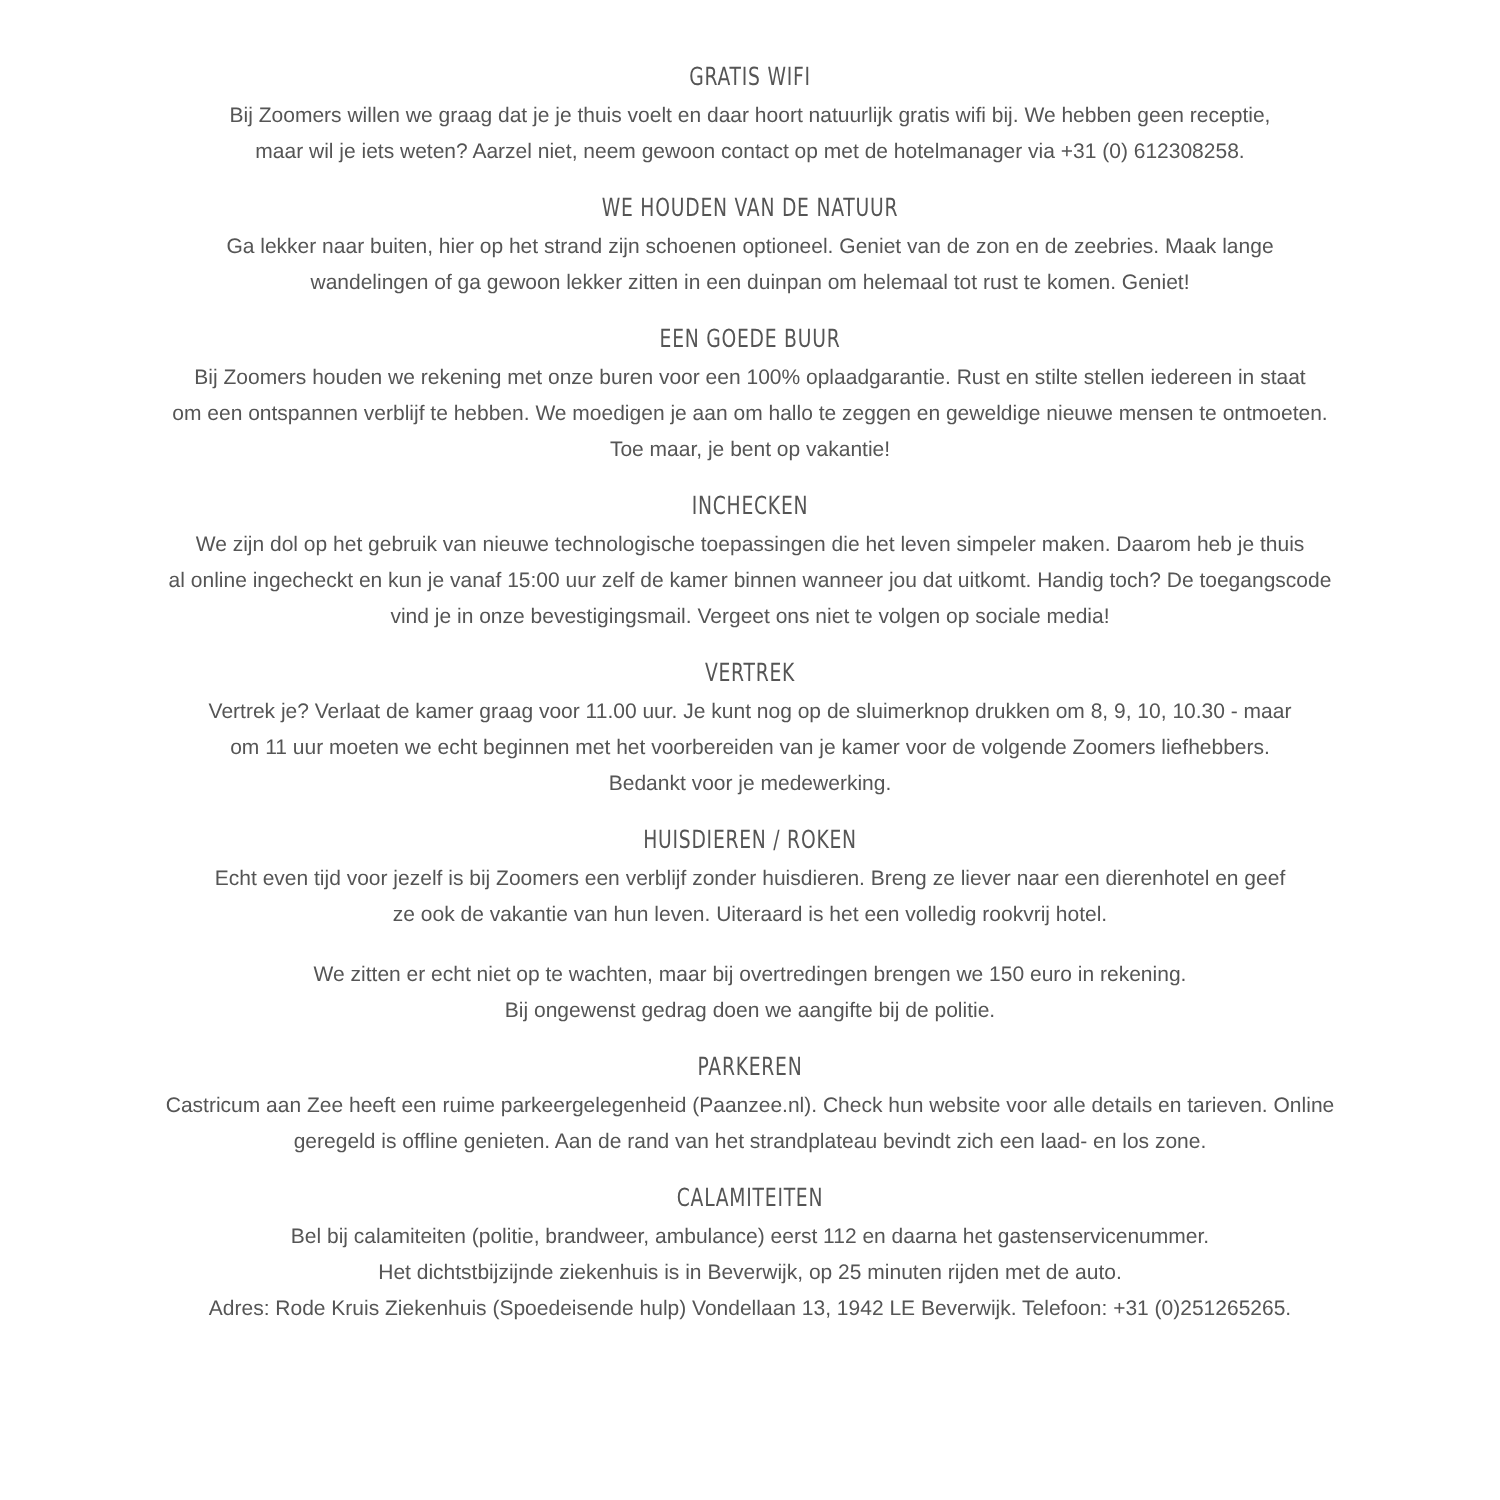GRATIS WIFI
Bij Zoomers willen we graag dat je je thuis voelt en daar hoort natuurlijk gratis wifi bij. We hebben geen receptie,
maar wil je iets weten? Aarzel niet, neem gewoon contact op met de hotelmanager via +31 (0) 612308258.
WE HOUDEN VAN DE NATUUR
Ga lekker naar buiten, hier op het strand zijn schoenen optioneel. Geniet van de zon en de zeebries. Maak lange
wandelingen of ga gewoon lekker zitten in een duinpan om helemaal tot rust te komen. Geniet!
EEN GOEDE BUUR
Bij Zoomers houden we rekening met onze buren voor een 100% oplaadgarantie. Rust en stilte stellen iedereen in staat
om een ontspannen verblijf te hebben. We moedigen je aan om hallo te zeggen en geweldige nieuwe mensen te ontmoeten.
Toe maar, je bent op vakantie!
INCHECKEN
We zijn dol op het gebruik van nieuwe technologische toepassingen die het leven simpeler maken. Daarom heb je thuis
al online ingecheckt en kun je vanaf 15:00 uur zelf de kamer binnen wanneer jou dat uitkomt. Handig toch? De toegangscode
vind je in onze bevestigingsmail. Vergeet ons niet te volgen op sociale media!
VERTREK
Vertrek je? Verlaat de kamer graag voor 11.00 uur. Je kunt nog op de sluimerknop drukken om 8, 9, 10, 10.30 - maar
om 11 uur moeten we echt beginnen met het voorbereiden van je kamer voor de volgende Zoomers liefhebbers.
Bedankt voor je medewerking.
HUISDIEREN / ROKEN
Echt even tijd voor jezelf is bij Zoomers een verblijf zonder huisdieren. Breng ze liever naar een dierenhotel en geef
ze ook de vakantie van hun leven. Uiteraard is het een volledig rookvrij hotel.
We zitten er echt niet op te wachten, maar bij overtredingen brengen we 150 euro in rekening.
Bij ongewenst gedrag doen we aangifte bij de politie.
PARKEREN
Castricum aan Zee heeft een ruime parkeergelegenheid (Paanzee.nl). Check hun website voor alle details en tarieven. Online
geregeld is offline genieten. Aan de rand van het strandplateau bevindt zich een laad- en los zone.
CALAMITEITEN
Bel bij calamiteiten (politie, brandweer, ambulance) eerst 112 en daarna het gastenservicenummer.
Het dichtstbijzijnde ziekenhuis is in Beverwijk, op 25 minuten rijden met de auto.
Adres: Rode Kruis Ziekenhuis (Spoedeisende hulp) Vondellaan 13, 1942 LE Beverwijk. Telefoon: +31 (0)251265265.